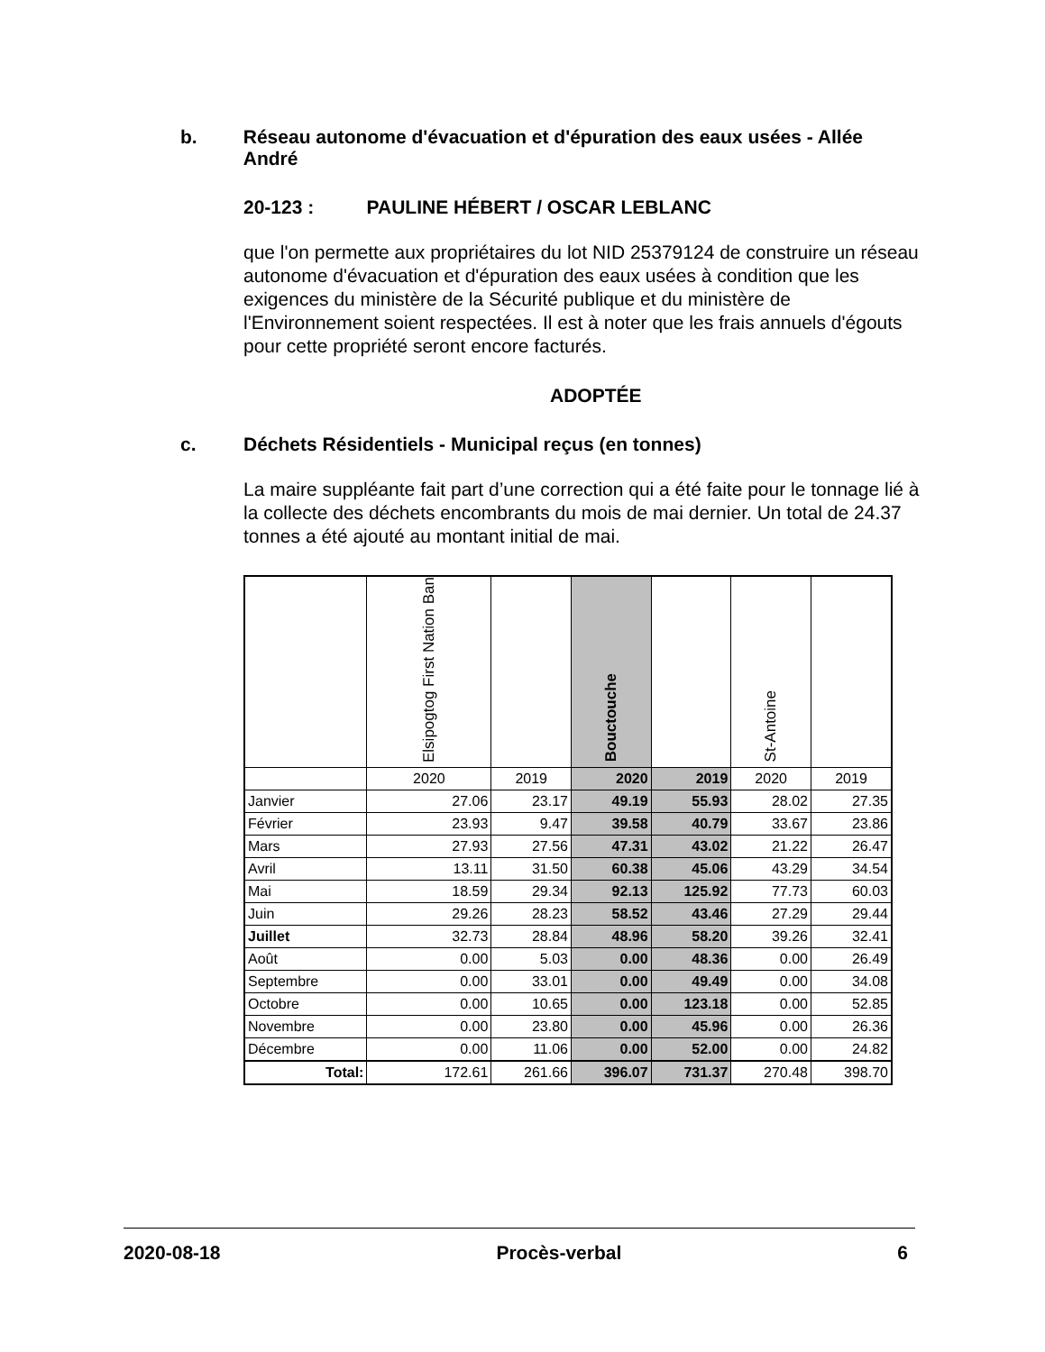b. Réseau autonome d'évacuation et d'épuration des eaux usées - Allée André
20-123 : PAULINE HÉBERT / OSCAR LEBLANC
que l'on permette aux propriétaires du lot NID 25379124 de construire un réseau autonome d'évacuation et d'épuration des eaux usées à condition que les exigences du ministère de la Sécurité publique et du ministère de l'Environnement soient respectées. Il est à noter que les frais annuels d'égouts pour cette propriété seront encore facturés.
ADOPTÉE
c. Déchets Résidentiels - Municipal reçus (en tonnes)
La maire suppléante fait part d’une correction qui a été faite pour le tonnage lié à la collecte des déchets encombrants du mois de mai dernier. Un total de 24.37 tonnes a été ajouté au montant initial de mai.
| | Elsipogtog First Nation Ban | | Bouctouche | | St-Antoine | |
| | 2020 | 2019 | 2020 | 2019 | 2020 | 2019 |
| Janvier | 27.06 | 23.17 | 49.19 | 55.93 | 28.02 | 27.35 |
| Février | 23.93 | 9.47 | 39.58 | 40.79 | 33.67 | 23.86 |
| Mars | 27.93 | 27.56 | 47.31 | 43.02 | 21.22 | 26.47 |
| Avril | 13.11 | 31.50 | 60.38 | 45.06 | 43.29 | 34.54 |
| Mai | 18.59 | 29.34 | 92.13 | 125.92 | 77.73 | 60.03 |
| Juin | 29.26 | 28.23 | 58.52 | 43.46 | 27.29 | 29.44 |
| Juillet | 32.73 | 28.84 | 48.96 | 58.20 | 39.26 | 32.41 |
| Août | 0.00 | 5.03 | 0.00 | 48.36 | 0.00 | 26.49 |
| Septembre | 0.00 | 33.01 | 0.00 | 49.49 | 0.00 | 34.08 |
| Octobre | 0.00 | 10.65 | 0.00 | 123.18 | 0.00 | 52.85 |
| Novembre | 0.00 | 23.80 | 0.00 | 45.96 | 0.00 | 26.36 |
| Décembre | 0.00 | 11.06 | 0.00 | 52.00 | 0.00 | 24.82 |
| Total: | 172.61 | 261.66 | 396.07 | 731.37 | 270.48 | 398.70 |
2020-08-18 Procès-verbal 6